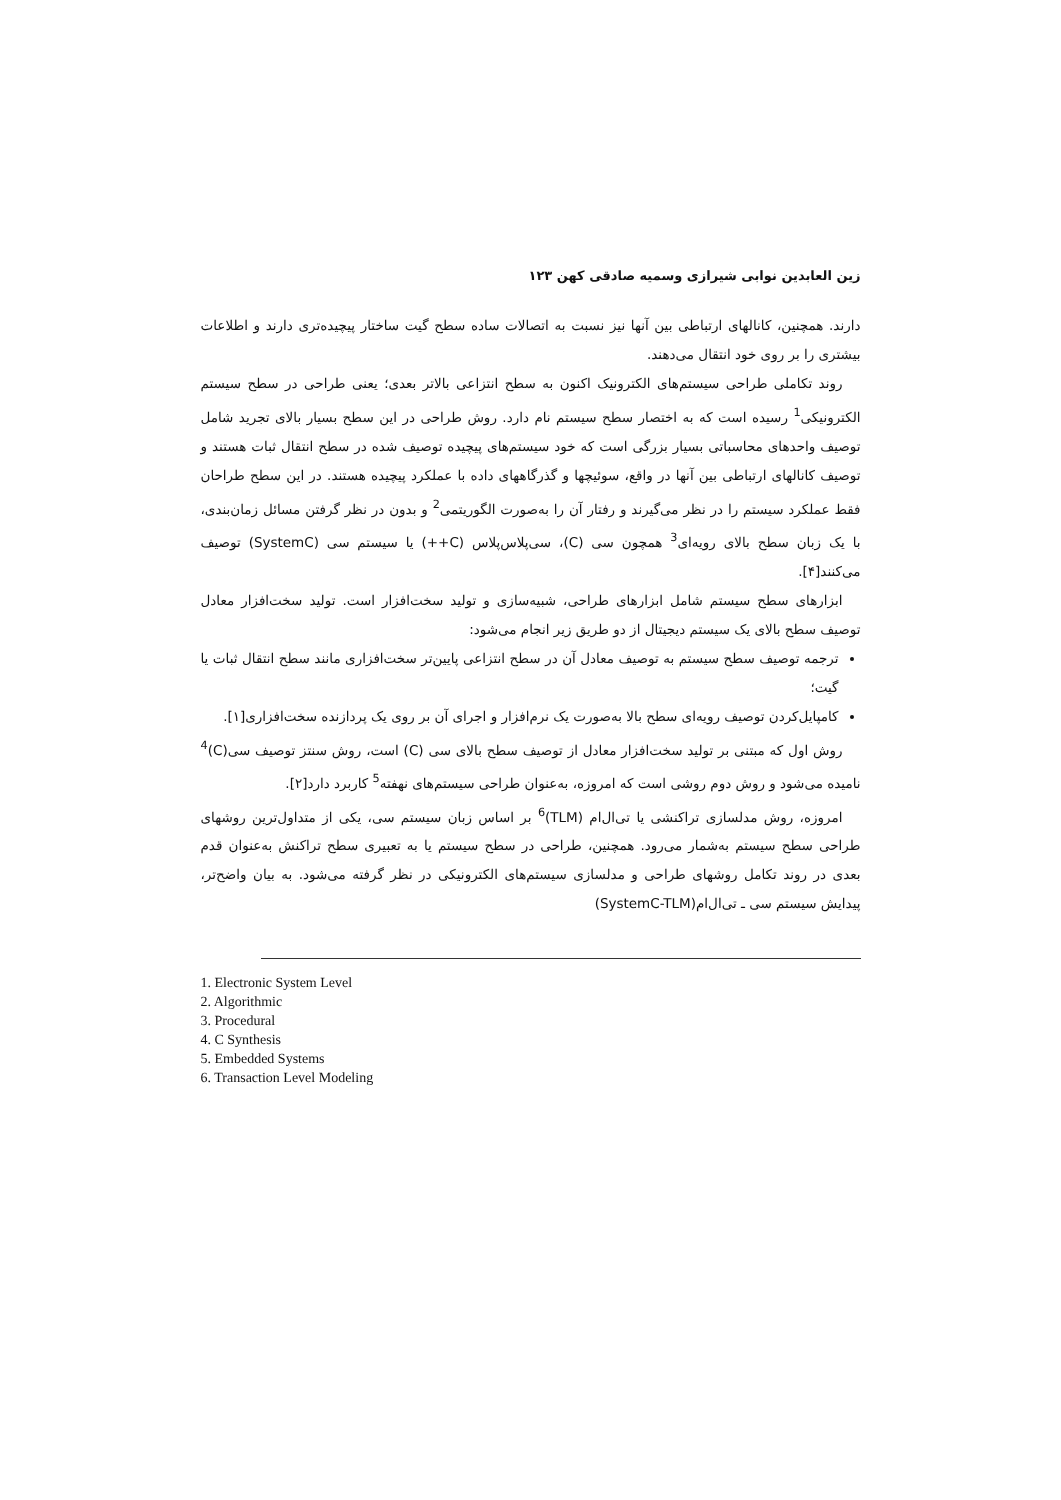زین العابدین نوابی شیرازی وسمیه صادقی کهن ۱۲۳
دارند. همچنین، کانالهای ارتباطی بین آنها نیز نسبت به اتصالات ساده سطح گیت ساختار پیچیده‌تری دارند و اطلاعات بیشتری را بر روی خود انتقال می‌دهند.
روند تکاملی طراحی سیستم‌های الکترونیک اکنون به سطح انتزاعی بالاتر بعدی؛ یعنی طراحی در سطح سیستم الکترونیکی<sup>1</sup> رسیده است که به اختصار سطح سیستم نام دارد. روش طراحی در این سطح بسیار بالای تجرید شامل توصیف واحدهای محاسباتی بسیار بزرگی است که خود سیستم‌های پیچیده توصیف شده در سطح انتقال ثبات هستند و توصیف کانالهای ارتباطی بین آنها در واقع، سوئیچها و گذرگاههای داده با عملکرد پیچیده هستند. در این سطح طراحان فقط عملکرد سیستم را در نظر می‌گیرند و رفتار آن را به‌صورت الگوریتمی<sup>2</sup> و بدون در نظر گرفتن مسائل زمان‌بندی، با یک زبان سطح بالای رویه‌ای<sup>3</sup> همچون سی (C)، سی‌پلاس‌پلاس (C++) یا سیستم سی (SystemC) توصیف می‌کنند[۴].
ابزارهای سطح سیستم شامل ابزارهای طراحی، شبیه‌سازی و تولید سخت‌افزار است. تولید سخت‌افزار معادل توصیف سطح بالای یک سیستم دیجیتال از دو طریق زیر انجام می‌شود:
ترجمه توصیف سطح سیستم به توصیف معادل آن در سطح انتزاعی پایین‌تر سخت‌افزاری مانند سطح انتقال ثبات یا گیت؛
کامپایل‌کردن توصیف رویه‌ای سطح بالا به‌صورت یک نرم‌افزار و اجرای آن بر روی یک پردازنده سخت‌افزاری[۱].
روش اول که مبتنی بر تولید سخت‌افزار معادل از توصیف سطح بالای سی (C) است، روش سنتز توصیف سی(C)<sup>4</sup> نامیده می‌شود و روش دوم روشی است که امروزه، به‌عنوان طراحی سیستم‌های نهفته<sup>5</sup> کاربرد دارد[۲].
امروزه، روش مدلسازی تراکنشی یا تی‌ال‌ام (TLM)<sup>6</sup> بر اساس زبان سیستم سی، یکی از متداول‌ترین روشهای طراحی سطح سیستم به‌شمار می‌رود. همچنین، طراحی در سطح سیستم یا به تعبیری سطح تراکنش به‌عنوان قدم بعدی در روند تکامل روشهای طراحی و مدلسازی سیستم‌های الکترونیکی در نظر گرفته می‌شود. به بیان واضح‌تر، پیدایش سیستم سی ـ تی‌ال‌ام(SystemC-TLM)
1. Electronic System Level
2. Algorithmic
3. Procedural
4. C Synthesis
5. Embedded Systems
6. Transaction Level Modeling